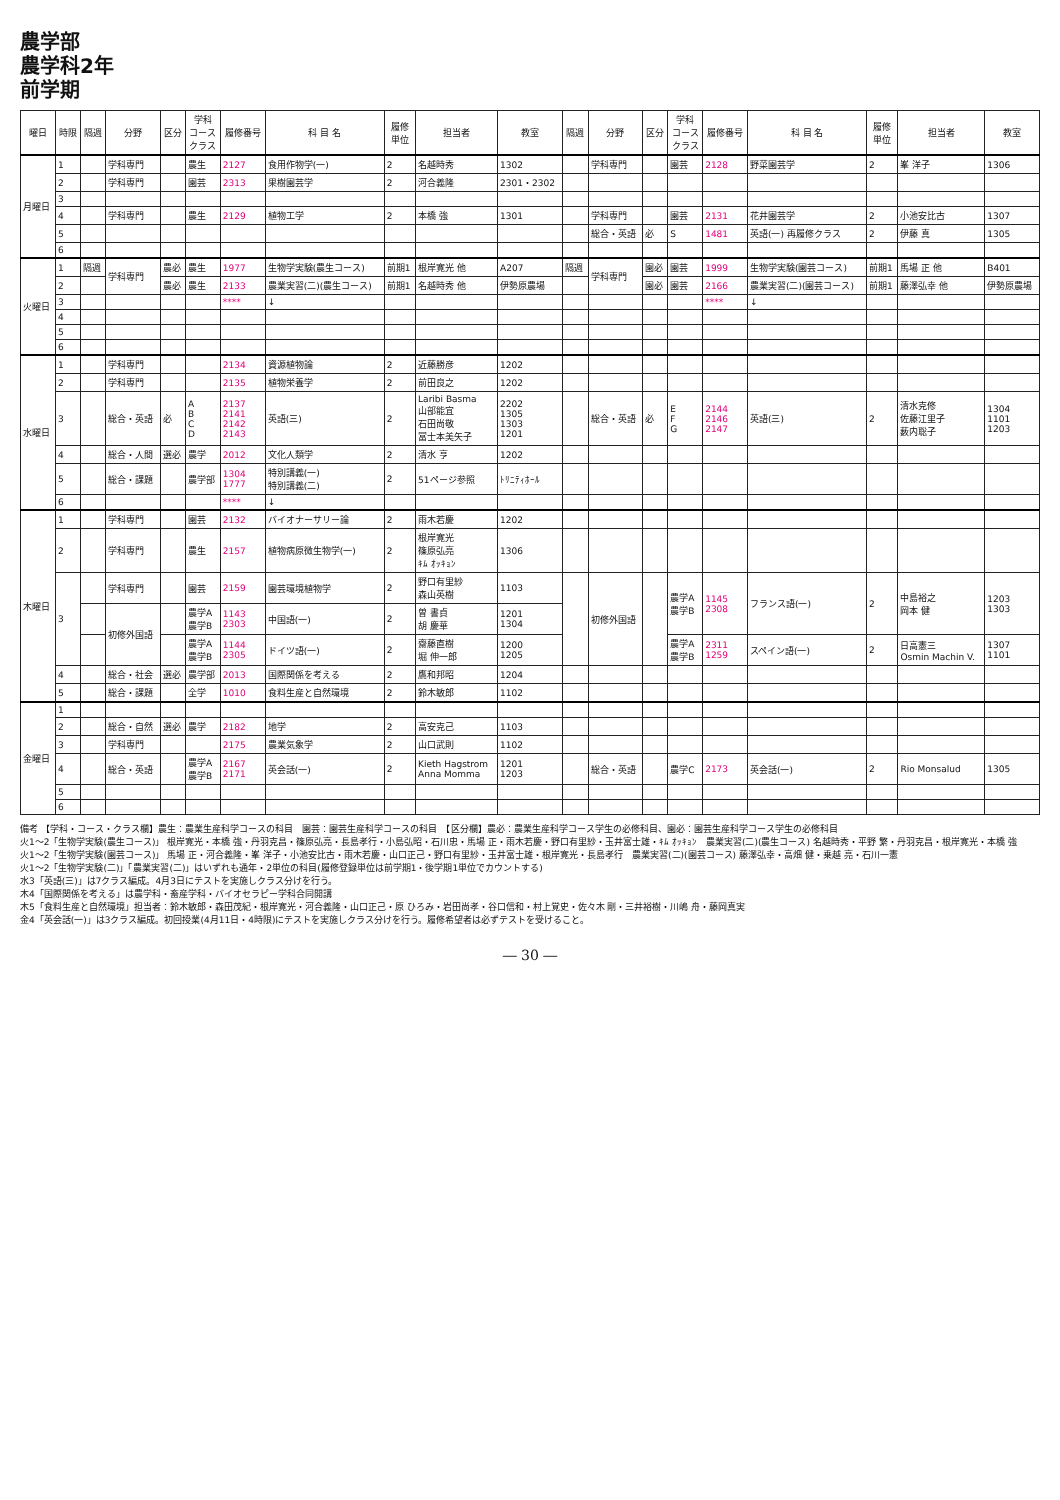農学部
農学科2年
前学期
| 曜日 | 時限 | 隔週 | 分野 | 区分 | 学科 コース クラス | 履修番号 | 科 目 名 | 履修 単位 | 担当者 | 教室 | 隔週 | 分野 | 区分 | 学科 コース クラス | 履修番号 | 科 目 名 | 履修 単位 | 担当者 | 教室 |
| --- | --- | --- | --- | --- | --- | --- | --- | --- | --- | --- | --- | --- | --- | --- | --- | --- | --- | --- | --- |
| 月曜日 | 1 | | 学科専門 | | 農生 | 2127 | 食用作物学(一) | 2 | 名越時秀 | 1302 | | 学科専門 | | 園芸 | 2128 | 野菜園芸学 | 2 | 峯 洋子 | 1306 |
| | 2 | | 学科専門 | | 園芸 | 2313 | 果樹園芸学 | 2 | 河合義隆 | 2301・2302 | | | | | | | | | |
| | 3 | | | | | | | | | | | | | | | | | | |
| | 4 | | 学科専門 | | 農生 | 2129 | 植物工学 | 2 | 本橋 強 | 1301 | | 学科専門 | | 園芸 | 2131 | 花井園芸学 | 2 | 小池安比古 | 1307 |
| | 5 | | | | | | | | | | | 総合・英語 | 必 | S | 1481 | 英語(一) 再履修クラス | 2 | 伊藤 真 | 1305 |
| | 6 | | | | | | | | | | | | | | | | | | |
| 火曜日 | 1 | 隔週 | 学科専門 | 農必 | 農生 | 1977 | 生物学実験(農生コース) | 前期1 | 根岸寛光 他 | A207 | 隔週 | 学科専門 | 園必 | 園芸 | 1999 | 生物学実験(園芸コース) | 前期1 | 馬場 正 他 | B401 |
| | 2 | | | 農必 | 農生 | 2133 | 農業実習(二)(農生コース) | 前期1 | 名越時秀 他 | 伊勢原農場 | | | 園必 | 園芸 | 2166 | 農業実習(二)(園芸コース) | 前期1 | 藤澤弘幸 他 | 伊勢原農場 |
| | 3 | | | | | **** | ↓ | | | | | | | | **** | ↓ | | | |
| | 4 | | | | | | | | | | | | | | | | | | |
| | 5 | | | | | | | | | | | | | | | | | | |
| | 6 | | | | | | | | | | | | | | | | | | |
| 水曜日 | 1 | | 学科専門 | | | 2134 | 資源植物論 | 2 | 近藤勝彦 | 1202 | | | | | | | | | |
| | 2 | | 学科専門 | | | 2135 | 植物栄養学 | 2 | 前田良之 | 1202 | | | | | | | | | |
| | 3 | | 総合・英語 | 必 | A B C D | 2137 2141 2142 2143 | 英語(三) | 2 | Laribi Basma 山部能宜 石田尚敬 冨士本美矢子 | 2202 1305 1303 1201 | | 総合・英語 | 必 | E F G | 2144 2146 2147 | 英語(三) | 2 | 清水克修 佐藤江里子 薮内聡子 | 1304 1101 1203 |
| | 4 | | 総合・人間 | 選必 | 農学 | 2012 | 文化人類学 | 2 | 清水 亨 | 1202 | | | | | | | | | |
| | 5 | | 総合・課題 | | 農学部 | 1304 1777 | 特別講義(一) 特別講義(二) | 2 | 51ページ参照 | ﾄﾘﾆﾃｨﾎｰﾙ | | | | | | | | | |
| | 6 | | | | | **** | ↓ | | | | | | | | | | | | |
| 木曜日 | 1 | | 学科専門 | | 園芸 | 2132 | バイオナーサリー論 | 2 | 雨木若慶 | 1202 | | | | | | | | | |
| | 2 | | 学科専門 | | 農生 | 2157 | 植物病原微生物学(一) | 2 | 根岸寛光 篠原弘亮 ｷﾑ ｵｯｷｮﾝ | 1306 | | | | | | | | | |
| | 3 | | 学科専門 | | 園芸 | 2159 | 園芸環境植物学 | 2 | 野口有里紗 森山英樹 | 1103 | | 初修外国語 | | 農学A 農学B | 1145 2308 | フランス語(一) | 2 | 中島裕之 岡本 健 | 1203 1303 |
| | | | 初修外国語 | | 農学A 農学B | 1143 2303 | 中国語(一) | 2 | 曽 書貞 胡 慶華 | 1201 1304 | | | | | | | | | |
| | | | | | 農学A 農学B | 1144 2305 | ドイツ語(一) | 2 | 齋藤直樹 堀 伸一郎 | 1200 1205 | | | | 農学A 農学B | 2311 1259 | スペイン語(一) | 2 | 日高憲三 Osmin Machin V. | 1307 1101 |
| | 4 | | 総合・社会 | 選必 | 農学部 | 2013 | 国際関係を考える | 2 | 鷹和邦昭 | 1204 | | | | | | | | | |
| | 5 | | 総合・課題 | | 全学 | 1010 | 食料生産と自然環境 | 2 | 鈴木敏郎 | 1102 | | | | | | | | | |
| 金曜日 | 1 | | | | | | | | | | | | | | | | | | |
| | 2 | | 総合・自然 | 選必 | 農学 | 2182 | 地学 | 2 | 高安克己 | 1103 | | | | | | | | | |
| | 3 | | 学科専門 | | | 2175 | 農業気象学 | 2 | 山口武則 | 1102 | | | | | | | | | |
| | 4 | | 総合・英語 | | 農学A 農学B | 2167 2171 | 英会話(一) | 2 | Kieth Hagstrom Anna Momma | 1201 1203 | | 総合・英語 | | 農学C | 2173 | 英会話(一) | 2 | Rio Monsalud | 1305 |
| | 5 | | | | | | | | | | | | | | | | | | |
| | 6 | | | | | | | | | | | | | | | | | | |
備考 【学科・コース・クラス欄】農生：農業生産科学コースの科目　園芸：園芸生産科学コースの科目　【区分欄】農必：農業生産科学コース学生の必修科目、園必：園芸生産科学コース学生の必修科目
火1～2「生物学実験(農生コース)」 根岸寛光・本橋 強・丹羽克昌・篠原弘亮・長島孝行・小島弘昭・石川忠・馬場 正・雨木若慶・野口有里紗・玉井富士雄・ｷﾑ ｵｯｷｮﾝ　農業実習(二)(農生コース) 名越時秀・平野 繁・丹羽克昌・根岸寛光・本橋 強
火1～2「生物学実験(園芸コース)」 馬場 正・河合義隆・峯 洋子・小池安比古・雨木若慶・山口正己・野口有里紗・玉井富士雄・根岸寛光・長島孝行　農業実習(二)(園芸コース) 藤澤弘幸・高畑 健・乗越 亮・石川一憲
火1～2「生物学実験(二)」「農業実習(二)」はいずれも通年・2単位の科目(履修登録単位は前学期1・後学期1単位でカウントする)
水3「英語(三)」は7クラス編成。4月3日にテストを実施しクラス分けを行う。
木4「国際関係を考える」は農学科・畜産学科・バイオセラピー学科合同開講
木5「食料生産と自然環境」担当者：鈴木敏郎・森田茂紀・根岸寛光・河合義隆・山口正己・原 ひろみ・岩田尚孝・谷口信和・村上覚史・佐々木 剛・三井裕樹・川嶋 舟・藤岡真実
金4「英会話(一)」は3クラス編成。初回授業(4月11日・4時限)にテストを実施しクラス分けを行う。履修希望者は必ずテストを受けること。
― 30 ―